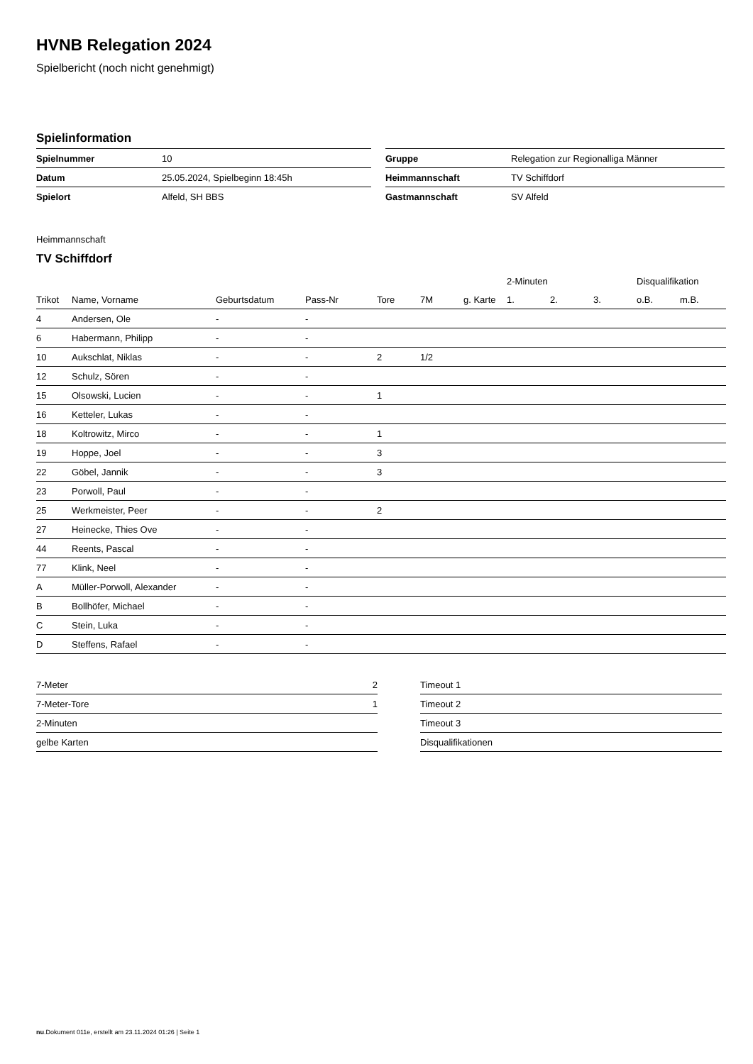HVNB Relegation 2024
Spielbericht (noch nicht genehmigt)
Spielinformation
| Spielnummer | 10 | | Gruppe | Relegation zur Regionalliga Männer |
| Datum | 25.05.2024, Spielbeginn 18:45h | | Heimmannschaft | TV Schiffdorf |
| Spielort | Alfeld, SH BBS | | Gastmannschaft | SV Alfeld |
Heimmannschaft
TV Schiffdorf
| | | | | | | | 2-Minuten | | | Disqualifikation | |
| --- | --- | --- | --- | --- | --- | --- | --- | --- | --- | --- | --- |
| Trikot | Name, Vorname | Geburtsdatum | Pass-Nr | Tore | 7M | g. Karte | 1. | 2. | 3. | o.B. | m.B. |
| 4 | Andersen, Ole | - | - | | | | | | | | |
| 6 | Habermann, Philipp | - | - | | | | | | | | |
| 10 | Aukschlat, Niklas | - | - | 2 | 1/2 | | | | | | |
| 12 | Schulz, Sören | - | - | | | | | | | | |
| 15 | Olsowski, Lucien | - | - | 1 | | | | | | | |
| 16 | Ketteler, Lukas | - | - | | | | | | | | |
| 18 | Koltrowitz, Mirco | - | - | 1 | | | | | | | |
| 19 | Hoppe, Joel | - | - | 3 | | | | | | | |
| 22 | Göbel, Jannik | - | - | 3 | | | | | | | |
| 23 | Porwoll, Paul | - | - | | | | | | | | |
| 25 | Werkmeister, Peer | - | - | 2 | | | | | | | |
| 27 | Heinecke, Thies Ove | - | - | | | | | | | | |
| 44 | Reents, Pascal | - | - | | | | | | | | |
| 77 | Klink, Neel | - | - | | | | | | | | |
| A | Müller-Porwoll, Alexander | - | - | | | | | | | | |
| B | Bollhöfer, Michael | - | - | | | | | | | | |
| C | Stein, Luka | - | - | | | | | | | | |
| D | Steffens, Rafael | - | - | | | | | | | | |
| 7-Meter | 2 |
| 7-Meter-Tore | 1 |
| 2-Minuten | |
| gelbe Karten | |
| Timeout 1 |
| Timeout 2 |
| Timeout 3 |
| Disqualifikationen |
nu.Dokument 011e, erstellt am 23.11.2024 01:26 | Seite 1